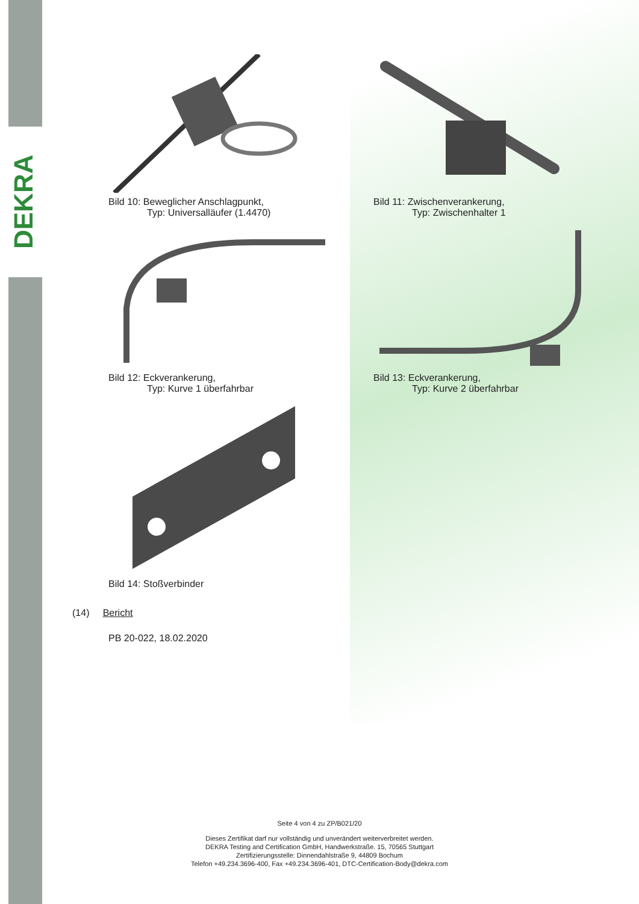DEKRA
Bild 10: Beweglicher Anschlagpunkt,
Typ: Universalläufer (1.4470)
Bild 11: Zwischenverankerung,
Typ: Zwischenhalter 1
Bild 12: Eckverankerung,
Typ: Kurve 1 überfahrbar
Bild 13: Eckverankerung,
Typ: Kurve 2 überfahrbar
Bild 14: Stoßverbinder
(14) Bericht
PB 20-022, 18.02.2020
Seite 4 von 4 zu ZP/B021/20
Dieses Zertifikat darf nur vollständig und unverändert weiterverbreitet werden.
DEKRA Testing and Certification GmbH, Handwerkstraße. 15, 70565 Stuttgart
Zertifizierungsstelle: Dinnendahlstraße 9, 44809 Bochum
Telefon +49.234.3696-400, Fax +49.234.3696-401, DTC-Certification-Body@dekra.com